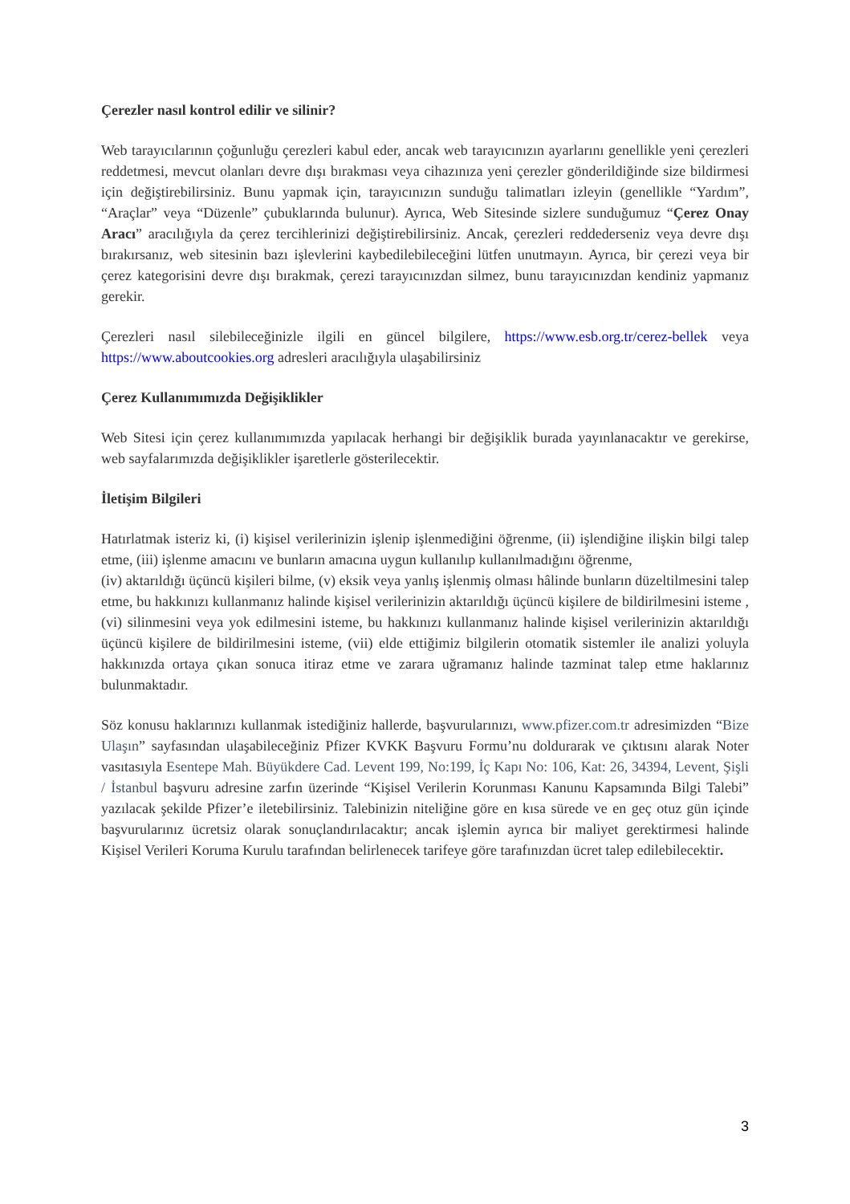Çerezler nasıl kontrol edilir ve silinir?
Web tarayıcılarının çoğunluğu çerezleri kabul eder, ancak web tarayıcınızın ayarlarını genellikle yeni çerezleri reddetmesi, mevcut olanları devre dışı bırakması veya cihazınıza yeni çerezler gönderildiğinde size bildirmesi için değiştirebilirsiniz. Bunu yapmak için, tarayıcınızın sunduğu talimatları izleyin (genellikle “Yardım”, “Araçlar” veya “Düzenle” çubuklarında bulunur). Ayrıca, Web Sitesinde sizlere sunduğumuz “Çerez Onay Aracı” aracılığıyla da çerez tercihlerinizi değiştirebilirsiniz. Ancak, çerezleri reddederseniz veya devre dışı bırakırsanız, web sitesinin bazı işlevlerini kaybedilebileceğini lütfen unutmayın. Ayrıca, bir çerezi veya bir çerez kategorisini devre dışı bırakmak, çerezi tarayıcınızdan silmez, bunu tarayıcınızdan kendiniz yapmanız gerekir.
Çerezleri nasıl silebileceğinizle ilgili en güncel bilgilere, https://www.esb.org.tr/cerez-bellek veya https://www.aboutcookies.org adresleri aracılığıyla ulaşabilirsiniz
Çerez Kullanımımızda Değişiklikler
Web Sitesi için çerez kullanımımızda yapılacak herhangi bir değişiklik burada yayınlanacaktır ve gerekirse, web sayfalarımızda değişiklikler işaretlerle gösterilecektir.
İletişim Bilgileri
Hatırlatmak isteriz ki, (i) kişisel verilerinizin işlenip işlenmediğini öğrenme, (ii) işlendiğine ilişkin bilgi talep etme, (iii) işlenme amacını ve bunların amacına uygun kullanılıp kullanılmadığını öğrenme,
(iv) aktarıldığı üçüncü kişileri bilme, (v) eksik veya yanlış işlenmiş olması hâlinde bunların düzeltilmesini talep etme, bu hakkınızı kullanmanız halinde kişisel verilerinizin aktarıldığı üçüncü kişilere de bildirilmesini isteme , (vi) silinmesini veya yok edilmesini isteme, bu hakkınızı kullanmanız halinde kişisel verilerinizin aktarıldığı üçüncü kişilere de bildirilmesini isteme, (vii) elde ettiğimiz bilgilerin otomatik sistemler ile analizi yoluyla hakkınızda ortaya çıkan sonuca itiraz etme ve zarara uğramanız halinde tazminat talep etme haklarınız bulunmaktadır.
Söz konusu haklarınızı kullanmak istediğiniz hallerde, başvurularınızı, www.pfizer.com.tr adresimizden “Bize Ulaşın” sayfasından ulaşabileceğiniz Pfizer KVKK Başvuru Formu’nu doldurarak ve çıktısını alarak Noter vasıtasıyla Esentepe Mah. Büyükdere Cad. Levent 199, No:199, İç Kapı No: 106, Kat: 26, 34394, Levent, Şişli / İstanbul başvuru adresine zarfın üzerinde “Kişisel Verilerin Korunması Kanunu Kapsamında Bilgi Talebi” yazılacak şekilde Pfizer’e iletebilirsiniz. Talebinizin niteliğine göre en kısa sürede ve en geç otuz gün içinde başvurularınız ücretsiz olarak sonuçlandırılacaktır; ancak işlemin ayrıca bir maliyet gerektirmesi halinde Kişisel Verileri Koruma Kurulu tarafından belirlenecek tarifeye göre tarafınızdan ücret talep edilebilecektir.
3